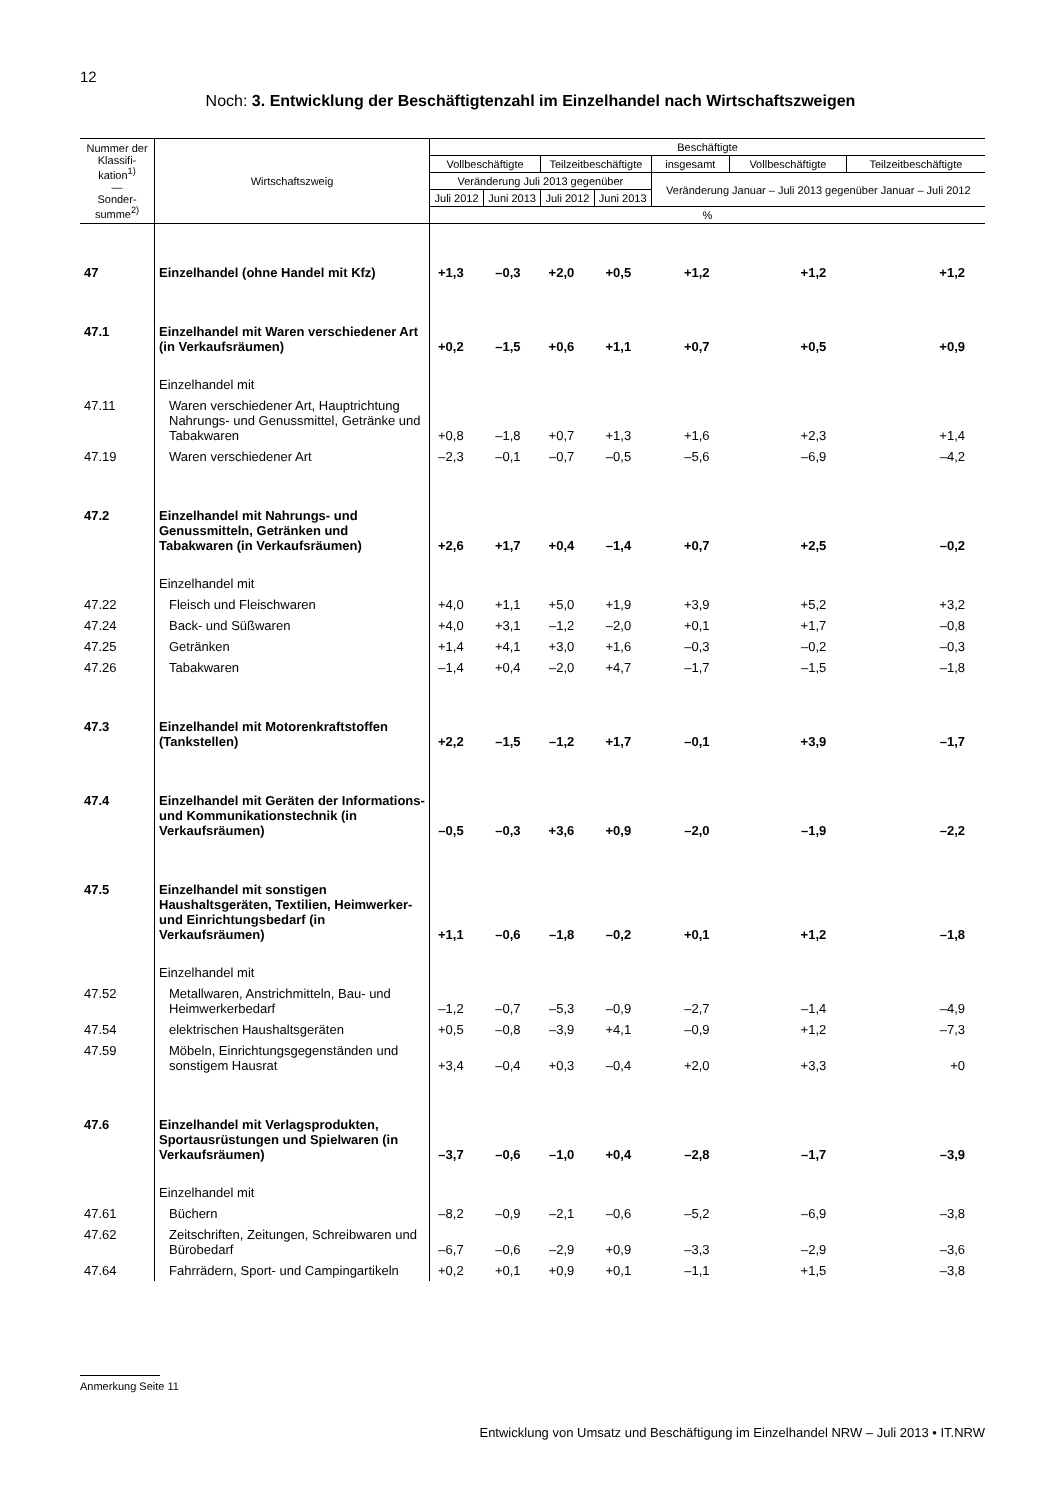12
Noch: 3. Entwicklung der Beschäftigtenzahl im Einzelhandel nach Wirtschaftszweigen
| Nummer der Klassifi­kation<sup>1)</sup> — Sonder­summe<sup>2)</sup> | Wirtschaftszweig | Beschäftigte | | | | | | |
| --- | --- | --- | --- | --- | --- | --- | --- | --- |
| | | Vollbeschäftigte | | Teilzeitbeschäftigte | | insgesamt | Vollbe­schäftigte | Teilzeit­beschäftigte |
| | | Veränderung Juli 2013 gegenüber | | | | Veränderung Januar – Juli 2013 gegenüber Januar – Juli 2012 | | |
| | | Juli 2012 | Juni 2013 | Juli 2012 | Juni 2013 | | | |
| | | % | | | | | | |
| 47 | Einzelhandel (ohne Handel mit Kfz) | +1,3 | –0,3 | +2,0 | +0,5 | +1,2 | +1,2 | +1,2 |
| 47.1 | Einzelhandel mit Waren verschie­dener Art (in Verkaufsräumen) | +0,2 | –1,5 | +0,6 | +1,1 | +0,7 | +0,5 | +0,9 |
| | Einzelhandel mit | | | | | | | |
| 47.11 | Waren verschiedener Art, Hauptrich­tung Nahrungs- und Genussmittel, Getränke und Tabakwaren | +0,8 | –1,8 | +0,7 | +1,3 | +1,6 | +2,3 | +1,4 |
| 47.19 | Waren verschiedener Art | –2,3 | –0,1 | –0,7 | –0,5 | –5,6 | –6,9 | –4,2 |
| 47.2 | Einzelhandel mit Nahrungs- und Genussmitteln, Getränken und Tabakwaren (in Verkaufsräumen) | +2,6 | +1,7 | +0,4 | –1,4 | +0,7 | +2,5 | –0,2 |
| | Einzelhandel mit | | | | | | | |
| 47.22 | Fleisch und Fleischwaren | +4,0 | +1,1 | +5,0 | +1,9 | +3,9 | +5,2 | +3,2 |
| 47.24 | Back- und Süßwaren | +4,0 | +3,1 | –1,2 | –2,0 | +0,1 | +1,7 | –0,8 |
| 47.25 | Getränken | +1,4 | +4,1 | +3,0 | +1,6 | –0,3 | –0,2 | –0,3 |
| 47.26 | Tabakwaren | –1,4 | +0,4 | –2,0 | +4,7 | –1,7 | –1,5 | –1,8 |
| 47.3 | Einzelhandel mit Motorenkraftstoffen (Tankstellen) | +2,2 | –1,5 | –1,2 | +1,7 | –0,1 | +3,9 | –1,7 |
| 47.4 | Einzelhandel mit Geräten der Informations- und Kommunika­tionstechnik (in Verkaufsräumen) | –0,5 | –0,3 | +3,6 | +0,9 | –2,0 | –1,9 | –2,2 |
| 47.5 | Einzelhandel mit sonstigen Haushaltsgeräten, Textilien, Heimwerker- und Einrichtungsbedarf (in Verkaufsräumen) | +1,1 | –0,6 | –1,8 | –0,2 | +0,1 | +1,2 | –1,8 |
| | Einzelhandel mit | | | | | | | |
| 47.52 | Metallwaren, Anstrichmitteln, Bau- und Heimwerkerbedarf | –1,2 | –0,7 | –5,3 | –0,9 | –2,7 | –1,4 | –4,9 |
| 47.54 | elektrischen Haushaltsgeräten | +0,5 | –0,8 | –3,9 | +4,1 | –0,9 | +1,2 | –7,3 |
| 47.59 | Möbeln, Einrichtungsgegenständen und sonstigem Hausrat | +3,4 | –0,4 | +0,3 | –0,4 | +2,0 | +3,3 | +0 |
| 47.6 | Einzelhandel mit Verlagsprodukten, Sportausrüstungen und Spielwaren (in Verkaufsräumen) | –3,7 | –0,6 | –1,0 | +0,4 | –2,8 | –1,7 | –3,9 |
| | Einzelhandel mit | | | | | | | |
| 47.61 | Büchern | –8,2 | –0,9 | –2,1 | –0,6 | –5,2 | –6,9 | –3,8 |
| 47.62 | Zeitschriften, Zeitungen, Schreibwaren und Bürobedarf | –6,7 | –0,6 | –2,9 | +0,9 | –3,3 | –2,9 | –3,6 |
| 47.64 | Fahrrädern, Sport- und Campingartikeln | +0,2 | +0,1 | +0,9 | +0,1 | –1,1 | +1,5 | –3,8 |
Anmerkung Seite 11
Entwicklung von Umsatz und Beschäftigung im Einzelhandel NRW – Juli 2013 • IT.NRW